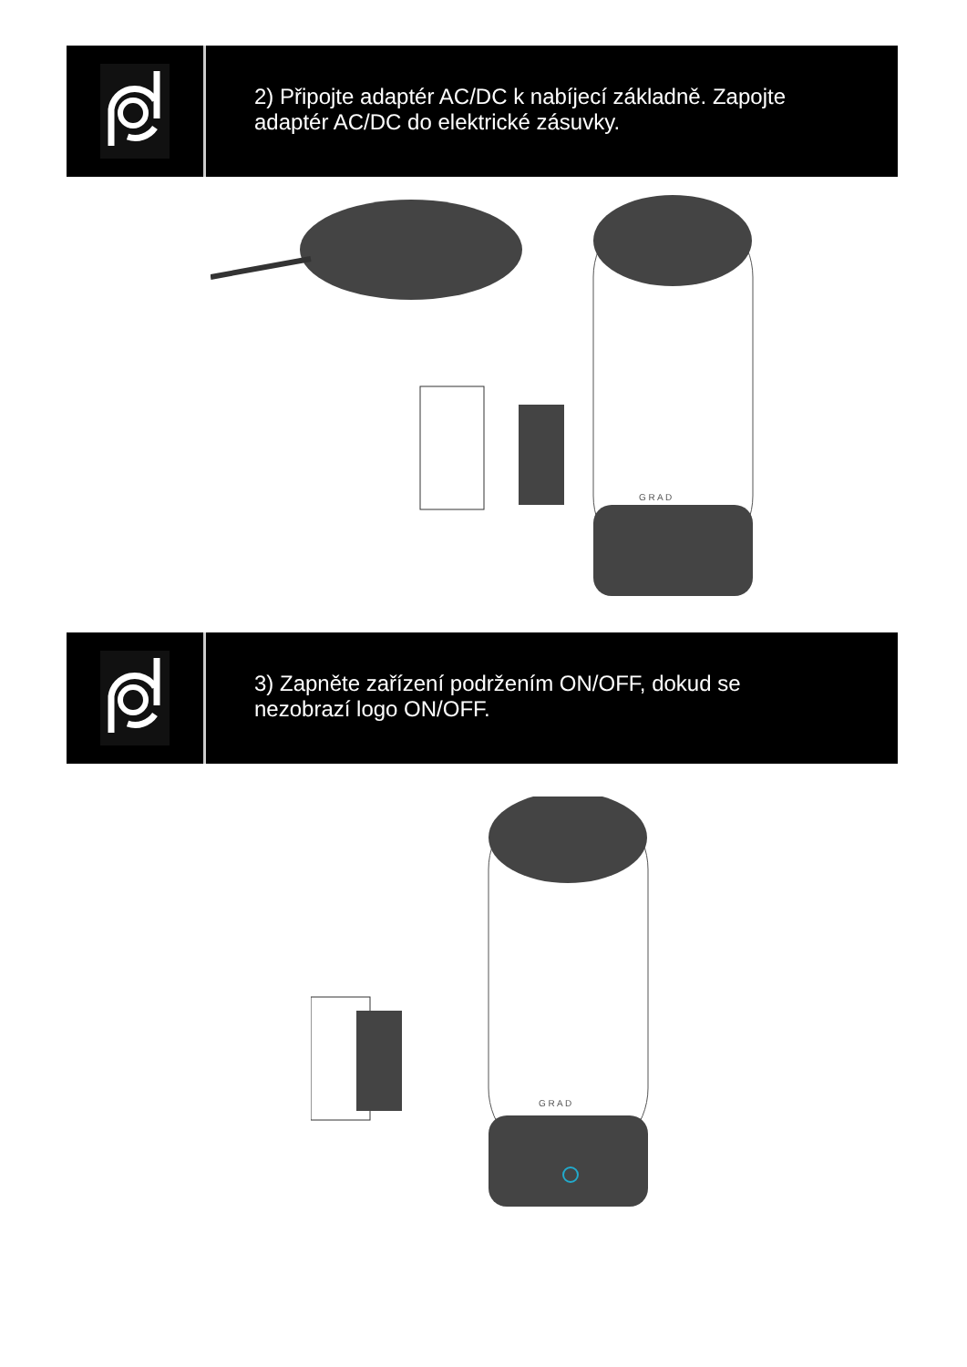2) Připojte adaptér AC/DC k nabíjecí základně. Zapojte adaptér AC/DC do elektrické zásuvky.
G R A D
3) Zapněte zařízení podržením ON/OFF, dokud se nezobrazí logo ON/OFF.
G R A D